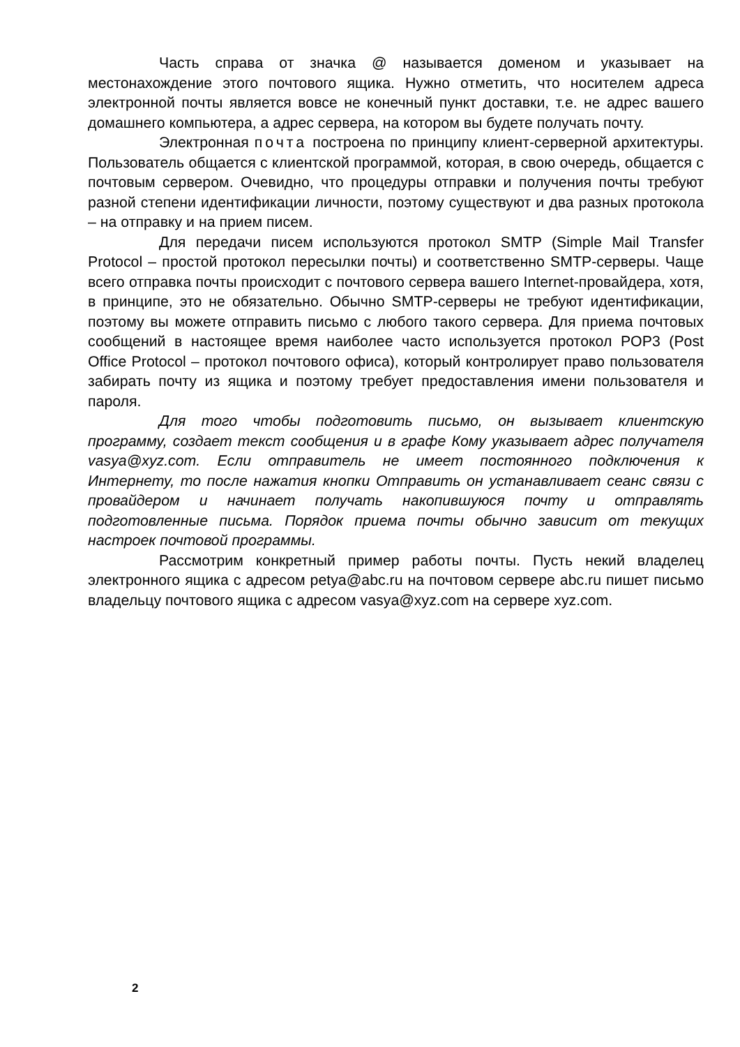Часть справа от значка @ называется доменом и указывает на местонахождение этого почтового ящика. Нужно отметить, что носителем адреса электронной почты является вовсе не конечный пункт доставки, т.е. не адрес вашего домашнего компьютера, а адрес сервера, на котором вы будете получать почту.
Электронная почта построена по принципу клиент-серверной архитектуры. Пользователь общается с клиентской программой, которая, в свою очередь, общается с почтовым сервером. Очевидно, что процедуры отправки и получения почты требуют разной степени идентификации личности, поэтому существуют и два разных протокола – на отправку и на прием писем.
Для передачи писем используются протокол SMTP (Simple Mail Transfer Protocol – простой протокол пересылки почты) и соответственно SMTP-серверы. Чаще всего отправка почты происходит с почтового сервера вашего Internet-провайдера, хотя, в принципе, это не обязательно. Обычно SMTP-серверы не требуют идентификации, поэтому вы можете отправить письмо с любого такого сервера. Для приема почтовых сообщений в настоящее время наиболее часто используется протокол POP3 (Post Office Protocol – протокол почтового офиса), который контролирует право пользователя забирать почту из ящика и поэтому требует предоставления имени пользователя и пароля.
Для того чтобы подготовить письмо, он вызывает клиентскую программу, создает текст сообщения и в графе Кому указывает адрес получателя vasya@xyz.com. Если отправитель не имеет постоянного подключения к Интернету, то после нажатия кнопки Отправить он устанавливает сеанс связи с провайдером и начинает получать накопившуюся почту и отправлять подготовленные письма. Порядок приема почты обычно зависит от текущих настроек почтовой программы.
Рассмотрим конкретный пример работы почты. Пусть некий владелец электронного ящика с адресом petya@abc.ru на почтовом сервере abc.ru пишет письмо владельцу почтового ящика с адресом vasya@xyz.com на сервере xyz.com.
2